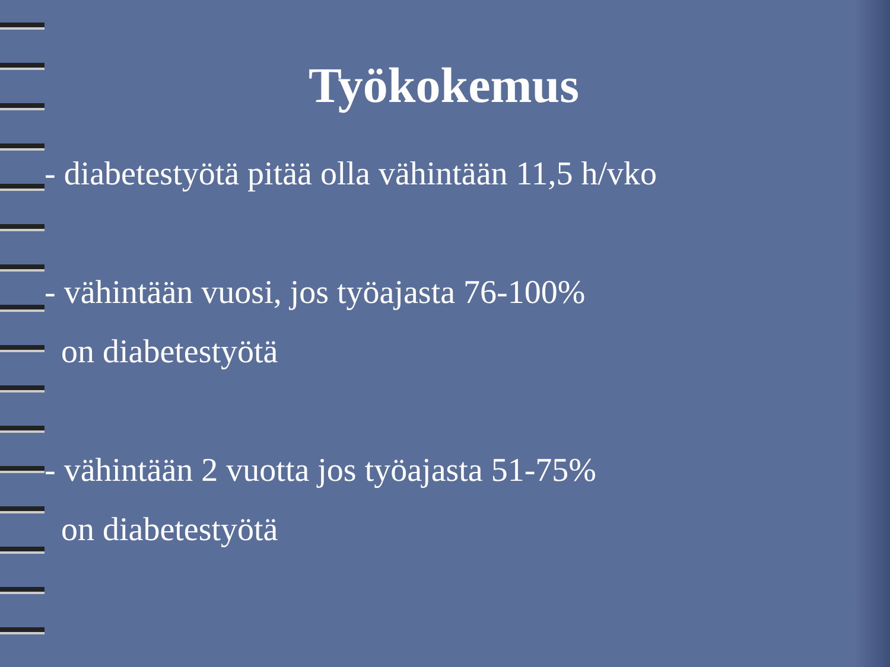Työkokemus
- diabetestyötä pitää olla vähintään 11,5 h/vko
- vähintään vuosi, jos työajasta 76-100%
on diabetestyötä
- vähintään 2 vuotta jos työajasta 51-75%
on diabetestyötä